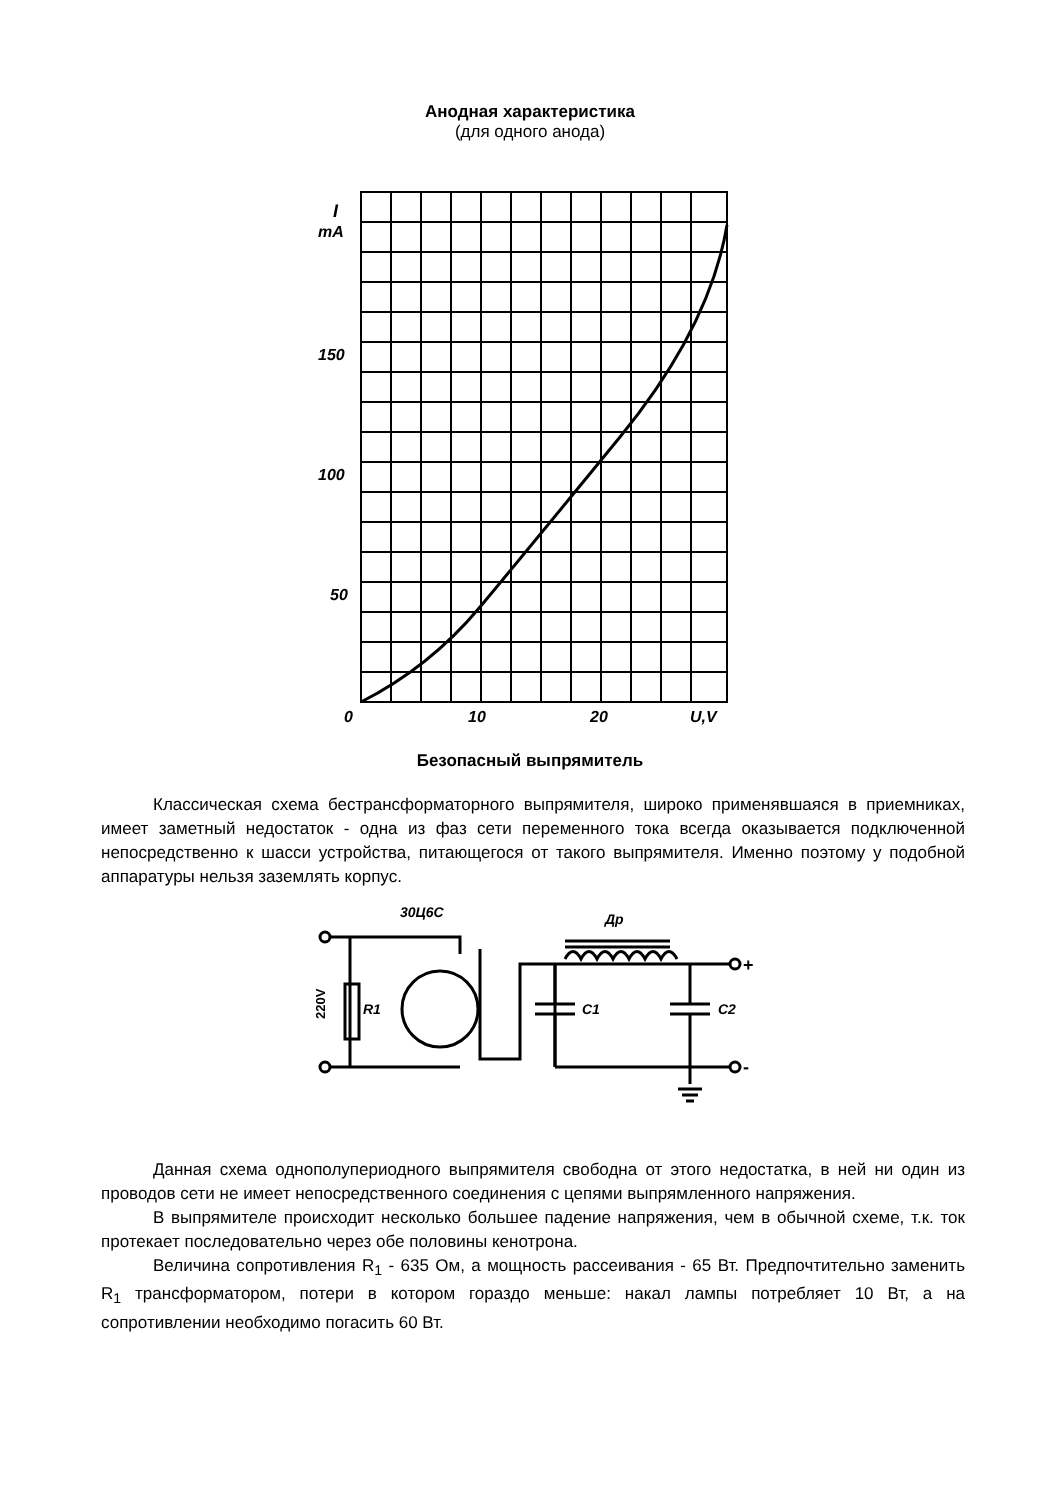Анодная характеристика
(для одного анода)
I
mA
150
100
50
0
10
20
U,V
Безопасный выпрямитель
Классическая схема бестрансформаторного выпрямителя, широко применявшаяся в приемниках, имеет заметный недостаток - одна из фаз сети переменного тока всегда оказывается подключенной непосредственно к шасси устройства, питающегося от такого выпрямителя. Именно поэтому у подобной аппаратуры нельзя заземлять корпус.
220V
R1
30Ц6С
Др
C1
C2
+
-
Данная схема однополупериодного выпрямителя свободна от этого недостатка, в ней ни один из проводов сети не имеет непосредственного соединения с цепями выпрямленного напряжения.
В выпрямителе происходит несколько большее падение напряжения, чем в обычной схеме, т.к. ток протекает последовательно через обе половины кенотрона.
Величина сопротивления R<sub>1</sub> - 635 Ом, а мощность рассеивания - 65 Вт. Предпочтительно заменить R<sub>1</sub> трансформатором, потери в котором гораздо меньше: накал лампы потребляет 10 Вт, а на сопротивлении необходимо погасить 60 Вт.